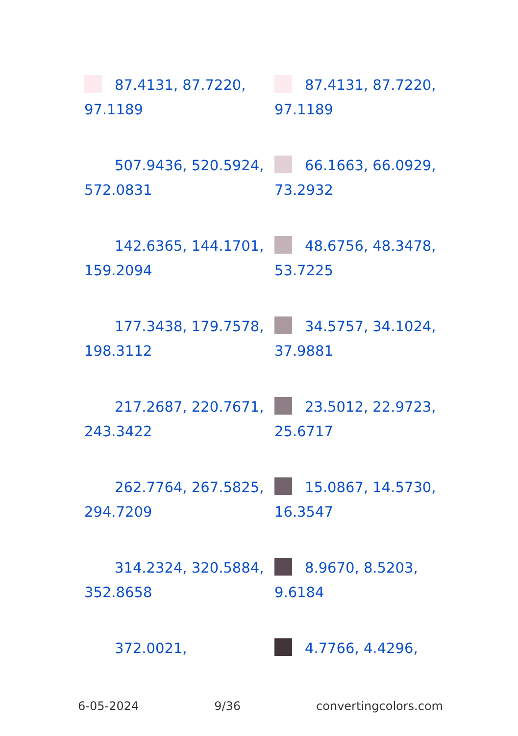87.4131, 87.7220, 97.1189
87.4131, 87.7220, 97.1189
507.9436, 520.5924, 572.0831
66.1663, 66.0929, 73.2932
142.6365, 144.1701, 159.2094
48.6756, 48.3478, 53.7225
177.3438, 179.7578, 198.3112
34.5757, 34.1024, 37.9881
217.2687, 220.7671, 243.3422
23.5012, 22.9723, 25.6717
262.7764, 267.5825, 294.7209
15.0867, 14.5730, 16.3547
314.2324, 320.5884, 352.8658
8.9670, 8.5203, 9.6184
372.0021,
4.7766, 4.4296,
6-05-2024 9/36 convertingcolors.com